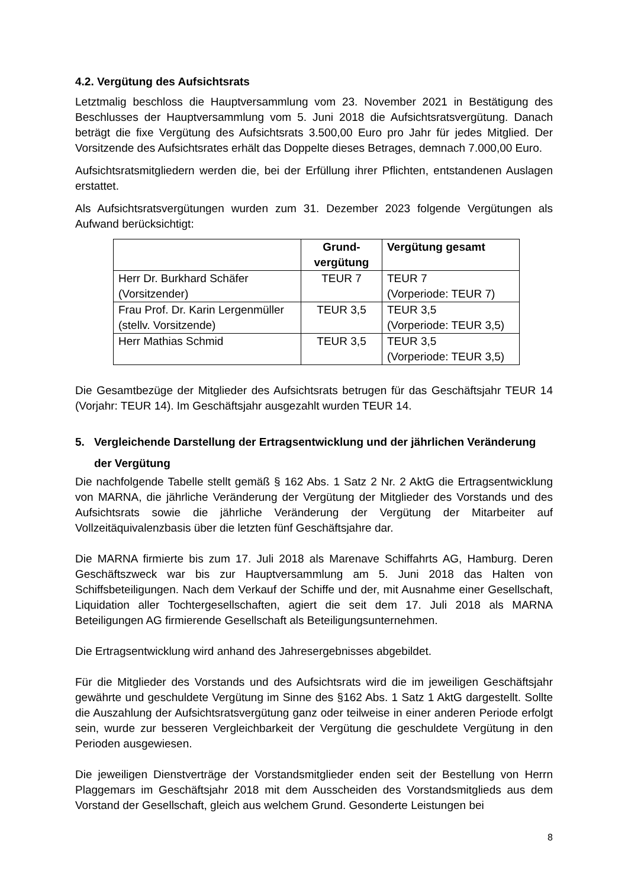4.2. Vergütung des Aufsichtsrats
Letztmalig beschloss die Hauptversammlung vom 23. November 2021 in Bestätigung des Beschlusses der Hauptversammlung vom 5. Juni 2018 die Aufsichtsratsvergütung. Danach beträgt die fixe Vergütung des Aufsichtsrats 3.500,00 Euro pro Jahr für jedes Mitglied. Der Vorsitzende des Aufsichtsrates erhält das Doppelte dieses Betrages, demnach 7.000,00 Euro.
Aufsichtsratsmitgliedern werden die, bei der Erfüllung ihrer Pflichten, entstandenen Auslagen erstattet.
Als Aufsichtsratsvergütungen wurden zum 31. Dezember 2023 folgende Vergütungen als Aufwand berücksichtigt:
| | Grund- vergütung | Vergütung gesamt |
| --- | --- | --- |
| Herr Dr. Burkhard Schäfer (Vorsitzender) | TEUR 7 | TEUR 7 (Vorperiode: TEUR 7) |
| Frau Prof. Dr. Karin Lergenmüller (stellv. Vorsitzende) | TEUR 3,5 | TEUR 3,5 (Vorperiode: TEUR 3,5) |
| Herr Mathias Schmid | TEUR 3,5 | TEUR 3,5 (Vorperiode: TEUR 3,5) |
Die Gesamtbezüge der Mitglieder des Aufsichtsrats betrugen für das Geschäftsjahr TEUR 14 (Vorjahr: TEUR 14). Im Geschäftsjahr ausgezahlt wurden TEUR 14.
5. Vergleichende Darstellung der Ertragsentwicklung und der jährlichen Veränderung der Vergütung
Die nachfolgende Tabelle stellt gemäß § 162 Abs. 1 Satz 2 Nr. 2 AktG die Ertragsentwicklung von MARNA, die jährliche Veränderung der Vergütung der Mitglieder des Vorstands und des Aufsichtsrats sowie die jährliche Veränderung der Vergütung der Mitarbeiter auf Vollzeitäquivalenzbasis über die letzten fünf Geschäftsjahre dar.
Die MARNA firmierte bis zum 17. Juli 2018 als Marenave Schiffahrts AG, Hamburg. Deren Geschäftszweck war bis zur Hauptversammlung am 5. Juni 2018 das Halten von Schiffsbeteiligungen. Nach dem Verkauf der Schiffe und der, mit Ausnahme einer Gesellschaft, Liquidation aller Tochtergesellschaften, agiert die seit dem 17. Juli 2018 als MARNA Beteiligungen AG firmierende Gesellschaft als Beteiligungsunternehmen.
Die Ertragsentwicklung wird anhand des Jahresergebnisses abgebildet.
Für die Mitglieder des Vorstands und des Aufsichtsrats wird die im jeweiligen Geschäftsjahr gewährte und geschuldete Vergütung im Sinne des §162 Abs. 1 Satz 1 AktG dargestellt. Sollte die Auszahlung der Aufsichtsratsvergütung ganz oder teilweise in einer anderen Periode erfolgt sein, wurde zur besseren Vergleichbarkeit der Vergütung die geschuldete Vergütung in den Perioden ausgewiesen.
Die jeweiligen Dienstverträge der Vorstandsmitglieder enden seit der Bestellung von Herrn Plaggemars im Geschäftsjahr 2018 mit dem Ausscheiden des Vorstandsmitglieds aus dem Vorstand der Gesellschaft, gleich aus welchem Grund. Gesonderte Leistungen bei
8